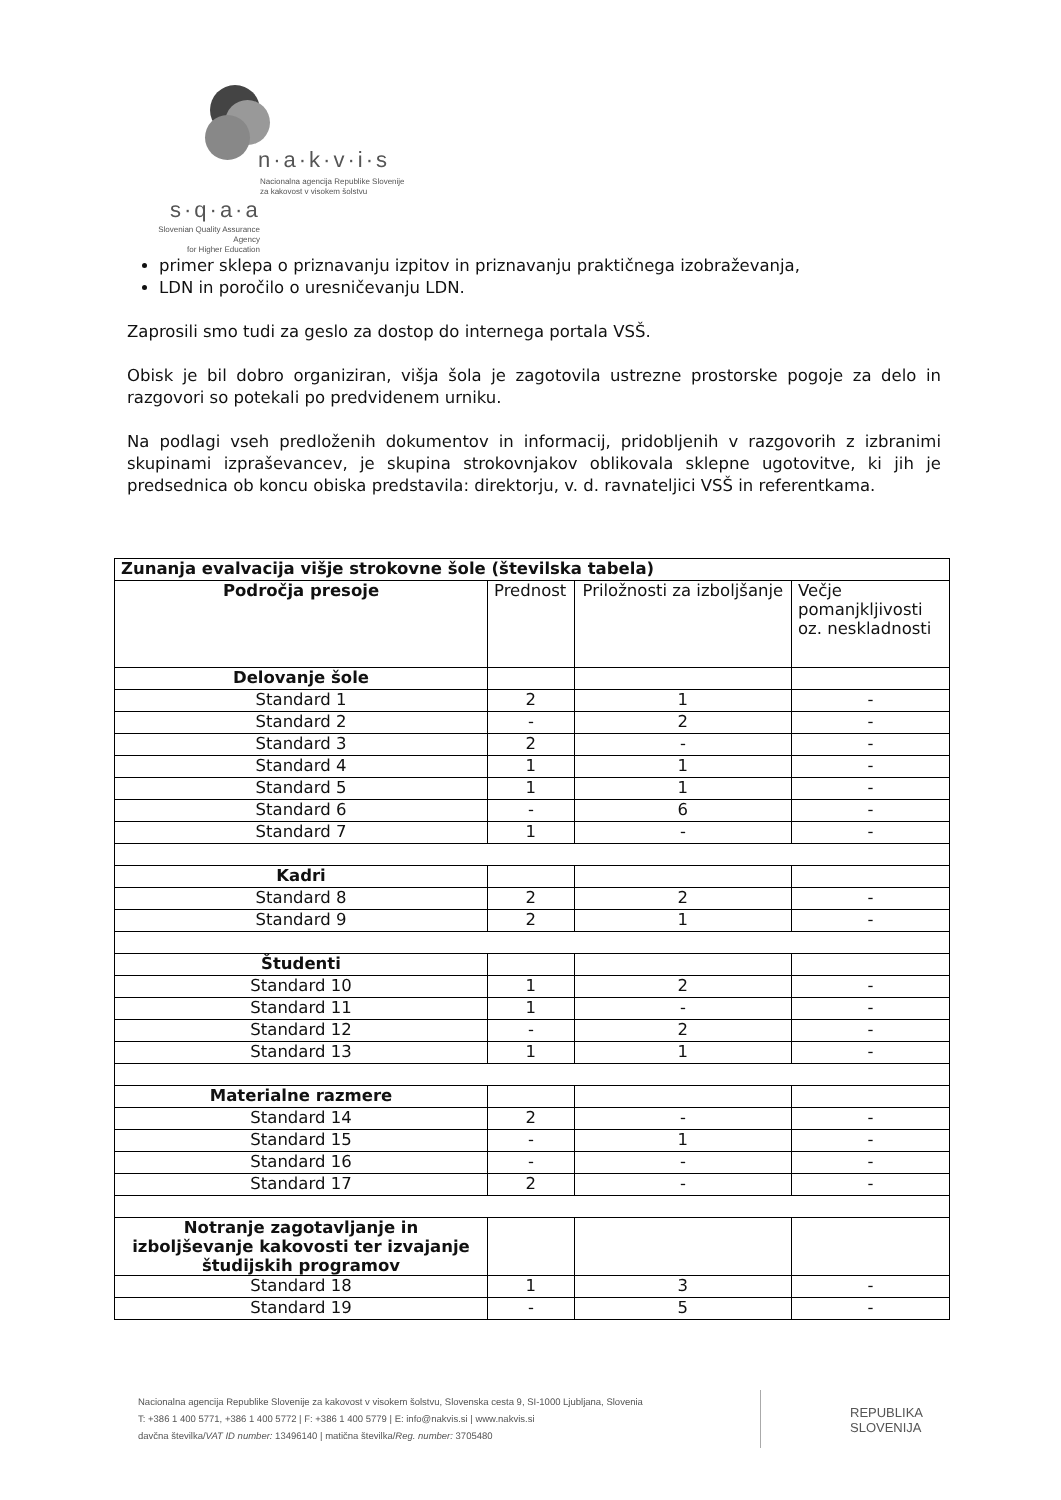n·a·k·v·i·s
Nacionalna agencija Republike Slovenije
za kakovost v visokem šolstvu
s·q·a·a
Slovenian Quality Assurance Agency
for Higher Education
primer sklepa o priznavanju izpitov in priznavanju praktičnega izobraževanja,
LDN in poročilo o uresničevanju LDN.
Zaprosili smo tudi za geslo za dostop do internega portala VSŠ.
Obisk je bil dobro organiziran, višja šola je zagotovila ustrezne prostorske pogoje za delo in razgovori so potekali po predvidenem urniku.
Na podlagi vseh predloženih dokumentov in informacij, pridobljenih v razgovorih z izbranimi skupinami izpraševancev, je skupina strokovnjakov oblikovala sklepne ugotovitve, ki jih je predsednica ob koncu obiska predstavila: direktorju, v. d. ravnateljici VSŠ in referentkama.
| Zunanja evalvacija višje strokovne šole (številska tabela) | | | |
| --- | --- | --- | --- |
| Področja presoje | Prednost | Priložnosti za izboljšanje | Večje pomanjkljivosti oz. neskladnosti |
| Delovanje šole | | | |
| Standard 1 | 2 | 1 | - |
| Standard 2 | - | 2 | - |
| Standard 3 | 2 | - | - |
| Standard 4 | 1 | 1 | - |
| Standard 5 | 1 | 1 | - |
| Standard 6 | - | 6 | - |
| Standard 7 | 1 | - | - |
| Kadri | | | |
| Standard 8 | 2 | 2 | - |
| Standard 9 | 2 | 1 | - |
| Študenti | | | |
| Standard 10 | 1 | 2 | - |
| Standard 11 | 1 | - | - |
| Standard 12 | - | 2 | - |
| Standard 13 | 1 | 1 | - |
| Materialne razmere | | | |
| Standard 14 | 2 | - | - |
| Standard 15 | - | 1 | - |
| Standard 16 | - | - | - |
| Standard 17 | 2 | - | - |
| Notranje zagotavljanje in izboljševanje kakovosti ter izvajanje študijskih programov | | | |
| Standard 18 | 1 | 3 | - |
| Standard 19 | - | 5 | - |
Nacionalna agencija Republike Slovenije za kakovost v visokem šolstvu, Slovenska cesta 9, SI-1000 Ljubljana, Slovenia
T: +386 1 400 5771, +386 1 400 5772 | F: +386 1 400 5779 | E: info@nakvis.si | www.nakvis.si
davčna številka/VAT ID number: 13496140 | matična številka/Reg. number: 3705480
REPUBLIKA
SLOVENIJA